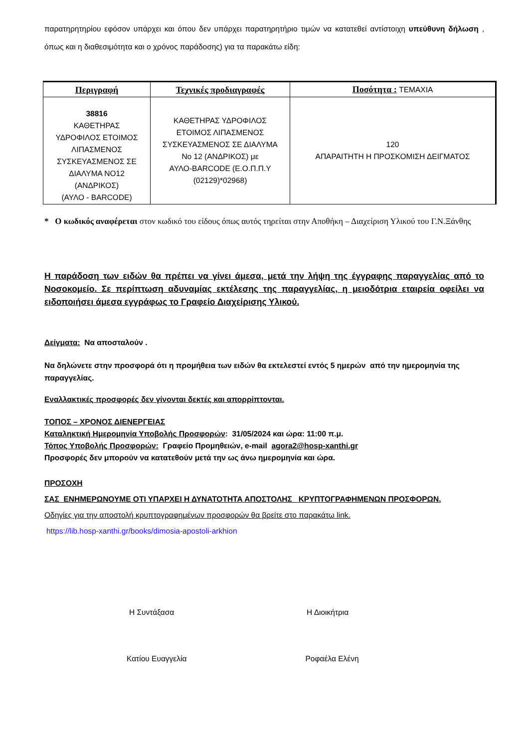παρατηρητηρίου εφόσον υπάρχει και όπου δεν υπάρχει παρατηρητήριο τιμών να κατατεθεί αντίστοιχη υπεύθυνη δήλωση , όπως και η διαθεσιμότητα και ο χρόνος παράδοσης) για τα παρακάτω είδη:
| Περιγραφή | Τεχνικές προδιαγραφές | Ποσότητα : ΤΕΜΑΧΙΑ |
| --- | --- | --- |
| 38816 ΚΑΘΕΤΗΡΑΣ ΥΔΡΟΦΙΛΟΣ ΕΤΟΙΜΟΣ ΛΙΠΑΣΜΕΝΟΣ ΣΥΣΚΕΥΑΣΜΕΝΟΣ ΣΕ ΔΙΑΛΥΜΑ ΝΟ12 (ΑΝΔΡΙΚΟΣ) (ΑΥΛΟ - BARCODE) | ΚΑΘΕΤΗΡΑΣ ΥΔΡΟΦΙΛΟΣ ΕΤΟΙΜΟΣ ΛΙΠΑΣΜΕΝΟΣ ΣΥΣΚΕΥΑΣΜΕΝΟΣ ΣΕ ΔΙΑΛΥΜΑ Νο 12 (ΑΝΔΡΙΚΟΣ) με ΑΥΛΟ-BARCODE (Ε.Ο.Π.Π.Υ (02129)*02968) | 120 ΑΠΑΡΑΙΤΗΤΗ Η ΠΡΟΣΚΟΜΙΣΗ ΔΕΙΓΜΑΤΟΣ |
* Ο κωδικός αναφέρεται στον κωδικό του είδους όπως αυτός τηρείται στην Αποθήκη – Διαχείριση Υλικού του Γ.Ν.Ξάνθης
Η παράδοση των ειδών θα πρέπει να γίνει άμεσα, μετά την λήψη της έγγραφης παραγγελίας από το Νοσοκομείο. Σε περίπτωση αδυναμίας εκτέλεσης της παραγγελίας, η μειοδότρια εταιρεία οφείλει να ειδοποιήσει άμεσα εγγράφως το Γραφείο Διαχείρισης Υλικού.
Δείγματα: Να αποσταλούν .
Να δηλώνετε στην προσφορά ότι η προμήθεια των ειδών θα εκτελεστεί εντός 5 ημερών από την ημερομηνία της παραγγελίας.
Εναλλακτικές προσφορές δεν γίνονται δεκτές και απορρίπτονται.
ΤΟΠΟΣ – ΧΡΟΝΟΣ ΔΙΕΝΕΡΓΕΙΑΣ
Καταληκτική Ημερομηνία Υποβολής Προσφορών: 31/05/2024 και ώρα: 11:00 π.μ.
Τόπος Υποβολής Προσφορών: Γραφείο Προμηθειών, e-mail agora2@hosp-xanthi.gr
Προσφορές δεν μπορούν να κατατεθούν μετά την ως άνω ημερομηνία και ώρα.
ΠΡΟΣΟΧΗ
ΣΑΣ ΕΝΗΜΕΡΩΝΟΥΜΕ ΟΤΙ ΥΠΑΡΧΕΙ Η ΔΥΝΑΤΟΤΗΤΑ ΑΠΟΣΤΟΛΗΣ ΚΡΥΠΤΟΓΡΑΦΗΜΕΝΩΝ ΠΡΟΣΦΟΡΩΝ.
Οδηγίες για την αποστολή κρυπτογραφημένων προσφορών θα βρείτε στο παρακάτω link.
https://lib.hosp-xanthi.gr/books/dimosia-apostoli-arkhion
Η Συντάξασα Η Διοικήτρια
Κατίου Ευαγγελία Ροφαέλα Ελένη